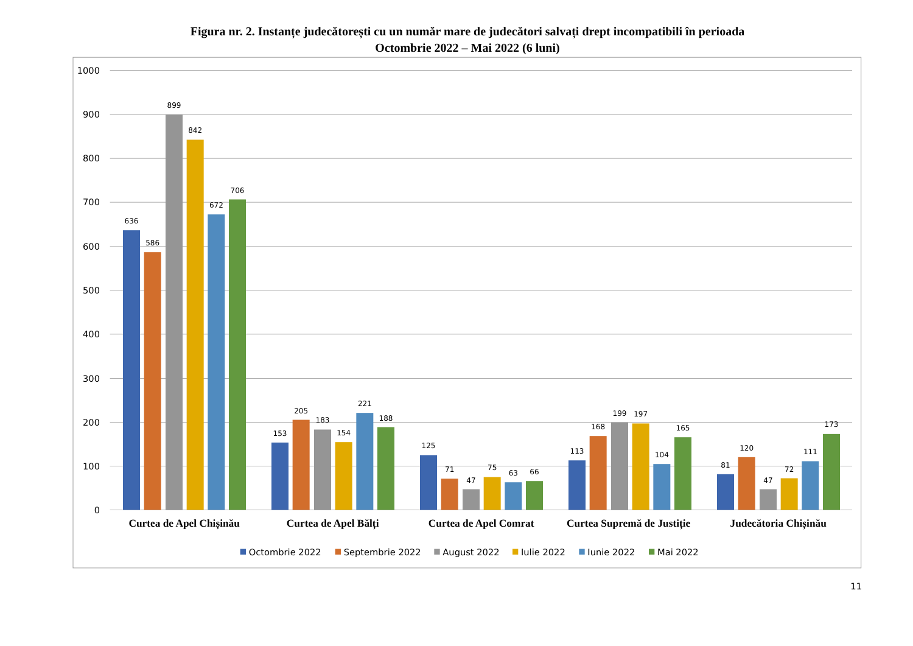Figura nr. 2. Instanțe judecătorești cu un număr mare de judecători salvați drept incompatibili în perioada
Octombrie 2022 – Mai 2022 (6 luni)
1000
900
800
700
600
500
400
300
200
100
0
636
586
899
842
672
706
153
205
183
154
221
188
125
71
47
75
63
66
113
168
199
197
104
165
81
120
47
72
111
173
Curtea de Apel Chișinău
Curtea de Apel Bălți
Curtea de Apel Comrat
Curtea Supremă de Justiție
Judecătoria Chișinău
Octombrie 2022
Septembrie 2022
August 2022
Iulie 2022
Iunie 2022
Mai 2022
11